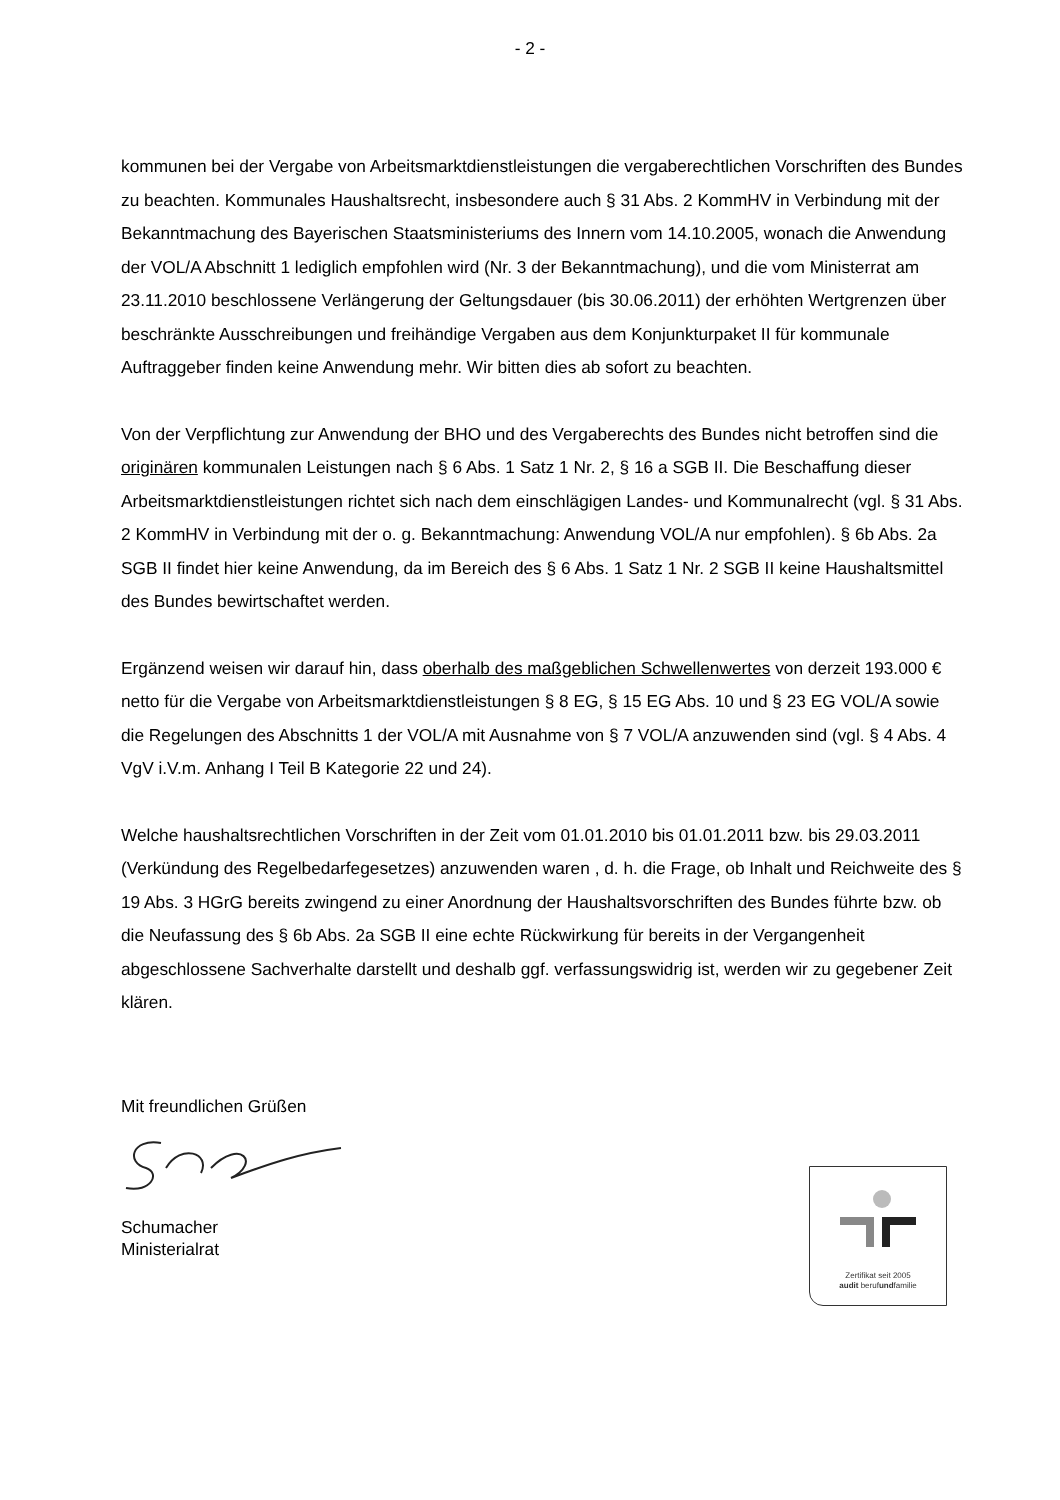- 2 -
kommunen bei der Vergabe von Arbeitsmarktdienstleistungen die vergaberechtlichen Vorschriften des Bundes zu beachten. Kommunales Haushaltsrecht, insbesondere auch § 31 Abs. 2 KommHV in Verbindung mit der Bekanntmachung des Bayerischen Staatsministeriums des Innern vom 14.10.2005, wonach die Anwendung der VOL/A Abschnitt 1 lediglich empfohlen wird (Nr. 3 der Bekanntmachung), und die vom Ministerrat am 23.11.2010 beschlossene Verlängerung der Geltungsdauer (bis 30.06.2011) der erhöhten Wertgrenzen über beschränkte Ausschreibungen und freihändige Vergaben aus dem Konjunkturpaket II für kommunale Auftraggeber finden keine Anwendung mehr. Wir bitten dies ab sofort zu beachten.
Von der Verpflichtung zur Anwendung der BHO und des Vergaberechts des Bundes nicht betroffen sind die originären kommunalen Leistungen nach § 6 Abs. 1 Satz 1 Nr. 2, § 16 a SGB II. Die Beschaffung dieser Arbeitsmarktdienstleistungen richtet sich nach dem einschlägigen Landes- und Kommunalrecht (vgl. § 31 Abs. 2 KommHV in Verbindung mit der o. g. Bekanntmachung: Anwendung VOL/A nur empfohlen). § 6b Abs. 2a SGB II findet hier keine Anwendung, da im Bereich des § 6 Abs. 1 Satz 1 Nr. 2 SGB II keine Haushaltsmittel des Bundes bewirtschaftet werden.
Ergänzend weisen wir darauf hin, dass oberhalb des maßgeblichen Schwellenwertes von derzeit 193.000 € netto für die Vergabe von Arbeitsmarktdienstleistungen § 8 EG, § 15 EG Abs. 10 und § 23 EG VOL/A sowie die Regelungen des Abschnitts 1 der VOL/A mit Ausnahme von § 7 VOL/A anzuwenden sind (vgl. § 4 Abs. 4 VgV i.V.m. Anhang I Teil B Kategorie 22 und 24).
Welche haushaltsrechtlichen Vorschriften in der Zeit vom 01.01.2010 bis 01.01.2011 bzw. bis 29.03.2011 (Verkündung des Regelbedarfegesetzes) anzuwenden waren , d. h. die Frage, ob Inhalt und Reichweite des § 19 Abs. 3 HGrG bereits zwingend zu einer Anordnung der Haushaltsvorschriften des Bundes führte bzw. ob die Neufassung des § 6b Abs. 2a SGB II eine echte Rückwirkung für bereits in der Vergangenheit abgeschlossene Sachverhalte darstellt und deshalb ggf. verfassungswidrig ist, werden wir zu gegebener Zeit klären.
Mit freundlichen Grüßen
Schumacher
Ministerialrat
Zertifikat seit 2005
audit berufundfamilie